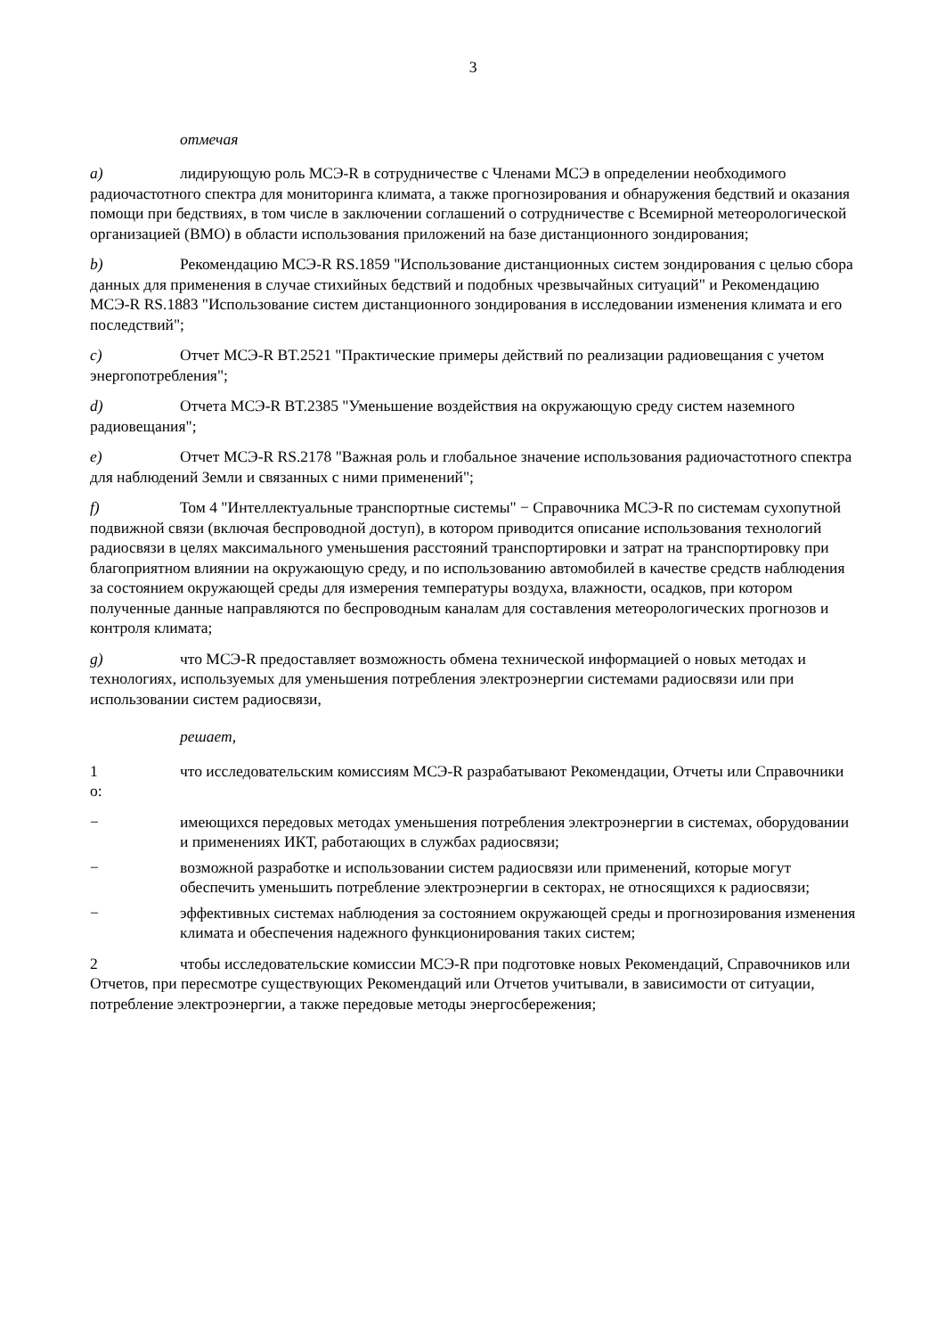3
отмечая
a) лидирующую роль МСЭ-R в сотрудничестве с Членами МСЭ в определении необходимого радиочастотного спектра для мониторинга климата, а также прогнозирования и обнаружения бедствий и оказания помощи при бедствиях, в том числе в заключении соглашений о сотрудничестве с Всемирной метеорологической организацией (ВМО) в области использования приложений на базе дистанционного зондирования;
b) Рекомендацию МСЭ-R RS.1859 "Использование дистанционных систем зондирования с целью сбора данных для применения в случае стихийных бедствий и подобных чрезвычайных ситуаций" и Рекомендацию МСЭ-R RS.1883 "Использование систем дистанционного зондирования в исследовании изменения климата и его последствий";
c) Отчет МСЭ-R BT.2521 "Практические примеры действий по реализации радиовещания с учетом энергопотребления";
d) Отчета МСЭ-R BT.2385 "Уменьшение воздействия на окружающую среду систем наземного радиовещания";
e) Отчет МСЭ-R RS.2178 "Важная роль и глобальное значение использования радиочастотного спектра для наблюдений Земли и связанных с ними применений";
f) Том 4 "Интеллектуальные транспортные системы" − Справочника МСЭ-R по системам сухопутной подвижной связи (включая беспроводной доступ), в котором приводится описание использования технологий радиосвязи в целях максимального уменьшения расстояний транспортировки и затрат на транспортировку при благоприятном влиянии на окружающую среду, и по использованию автомобилей в качестве средств наблюдения за состоянием окружающей среды для измерения температуры воздуха, влажности, осадков, при котором полученные данные направляются по беспроводным каналам для составления метеорологических прогнозов и контроля климата;
g) что МСЭ-R предоставляет возможность обмена технической информацией о новых методах и технологиях, используемых для уменьшения потребления электроэнергии системами радиосвязи или при использовании систем радиосвязи,
решает,
1 что исследовательским комиссиям МСЭ-R разрабатывают Рекомендации, Отчеты или Справочники о:
− имеющихся передовых методах уменьшения потребления электроэнергии в системах, оборудовании и применениях ИКТ, работающих в службах радиосвязи;
− возможной разработке и использовании систем радиосвязи или применений, которые могут обеспечить уменьшить потребление электроэнергии в секторах, не относящихся к радиосвязи;
− эффективных системах наблюдения за состоянием окружающей среды и прогнозирования изменения климата и обеспечения надежного функционирования таких систем;
2 чтобы исследовательские комиссии МСЭ-R при подготовке новых Рекомендаций, Справочников или Отчетов, при пересмотре существующих Рекомендаций или Отчетов учитывали, в зависимости от ситуации, потребление электроэнергии, а также передовые методы энергосбережения;